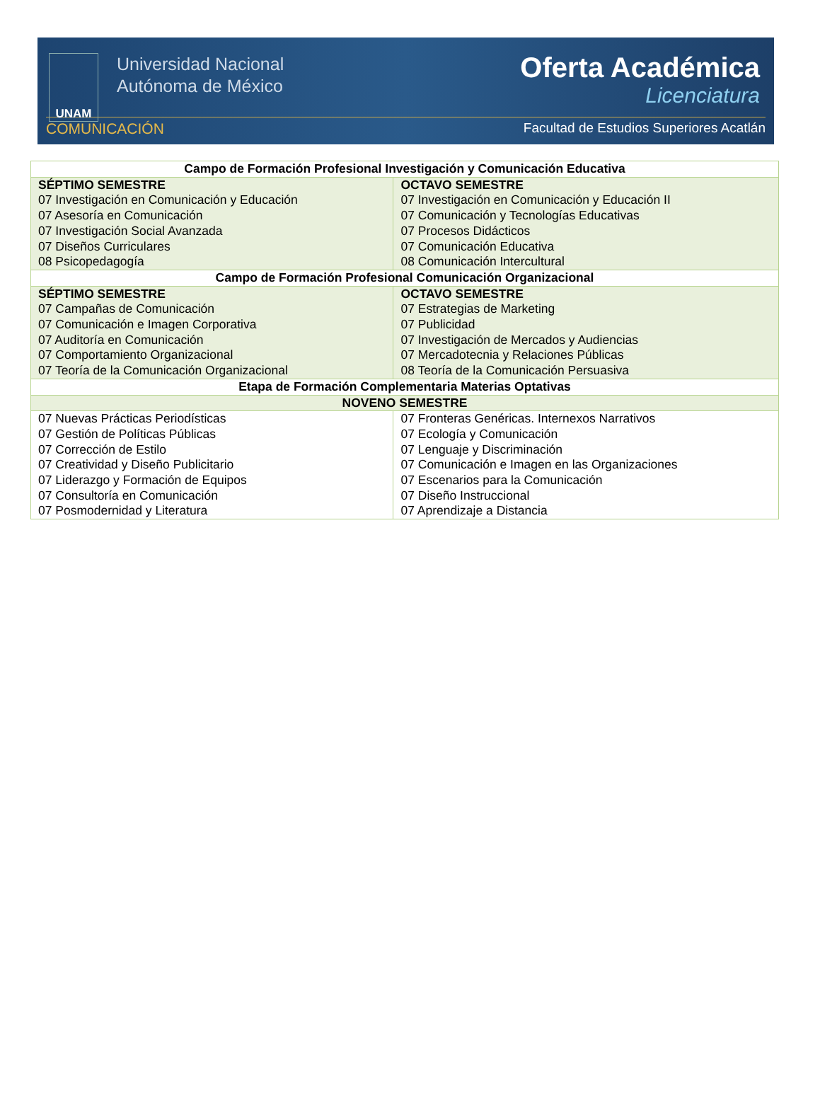UNAM
Universidad Nacional
Autónoma de México
Oferta Académica
Licenciatura
COMUNICACIÓN Facultad de Estudios Superiores Acatlán
| Campo de Formación Profesional Investigación y Comunicación Educativa | |
| --- | --- |
| SÉPTIMO SEMESTRE 07 Investigación en Comunicación y Educación 07 Asesoría en Comunicación 07 Investigación Social Avanzada 07 Diseños Curriculares 08 Psicopedagogía | OCTAVO SEMESTRE 07 Investigación en Comunicación y Educación II 07 Comunicación y Tecnologías Educativas 07 Procesos Didácticos 07 Comunicación Educativa 08 Comunicación Intercultural |
| Campo de Formación Profesional Comunicación Organizacional | |
| SÉPTIMO SEMESTRE 07 Campañas de Comunicación 07 Comunicación e Imagen Corporativa 07 Auditoría en Comunicación 07 Comportamiento Organizacional 07 Teoría de la Comunicación Organizacional | OCTAVO SEMESTRE 07 Estrategias de Marketing 07 Publicidad 07 Investigación de Mercados y Audiencias 07 Mercadotecnia y Relaciones Públicas 08 Teoría de la Comunicación Persuasiva |
| Etapa de Formación Complementaria Materias Optativas | |
| NOVENO SEMESTRE | |
| 07 Nuevas Prácticas Periodísticas 07 Gestión de Políticas Públicas 07 Corrección de Estilo 07 Creatividad y Diseño Publicitario 07 Liderazgo y Formación de Equipos 07 Consultoría en Comunicación 07 Posmodernidad y Literatura | 07 Fronteras Genéricas. Internexos Narrativos 07 Ecología y Comunicación 07 Lenguaje y Discriminación 07 Comunicación e Imagen en las Organizaciones 07 Escenarios para la Comunicación 07 Diseño Instruccional 07 Aprendizaje a Distancia |